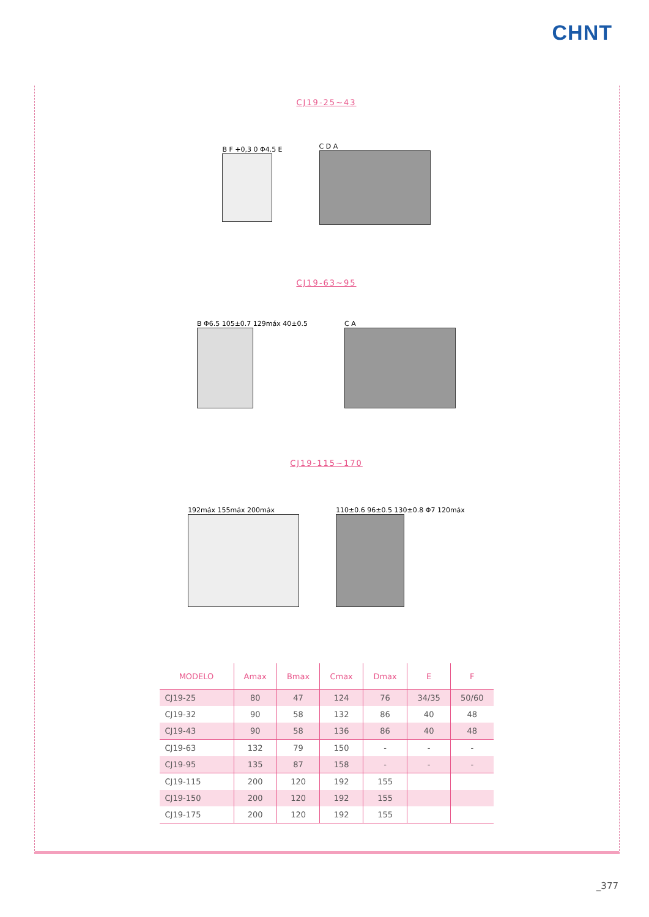CHNT
CJ19-25~43
B F +0,3 0 Φ4.5 E C D A
CJ19-63~95
B Φ6.5 105±0.7 129máx 40±0.5 C A
CJ19-115~170
192máx 155máx 200máx
110±0.6 96±0.5 130±0.8 Φ7 120máx
| MODELO | Amax | Bmax | Cmax | Dmax | E | F |
| --- | --- | --- | --- | --- | --- | --- |
| CJ19-25 | 80 | 47 | 124 | 76 | 34/35 | 50/60 |
| CJ19-32 | 90 | 58 | 132 | 86 | 40 | 48 |
| CJ19-43 | 90 | 58 | 136 | 86 | 40 | 48 |
| CJ19-63 | 132 | 79 | 150 | - | - | - |
| CJ19-95 | 135 | 87 | 158 | - | - | - |
| CJ19-115 | 200 | 120 | 192 | 155 | | |
| CJ19-150 | 200 | 120 | 192 | 155 | | |
| CJ19-175 | 200 | 120 | 192 | 155 | | |
_377